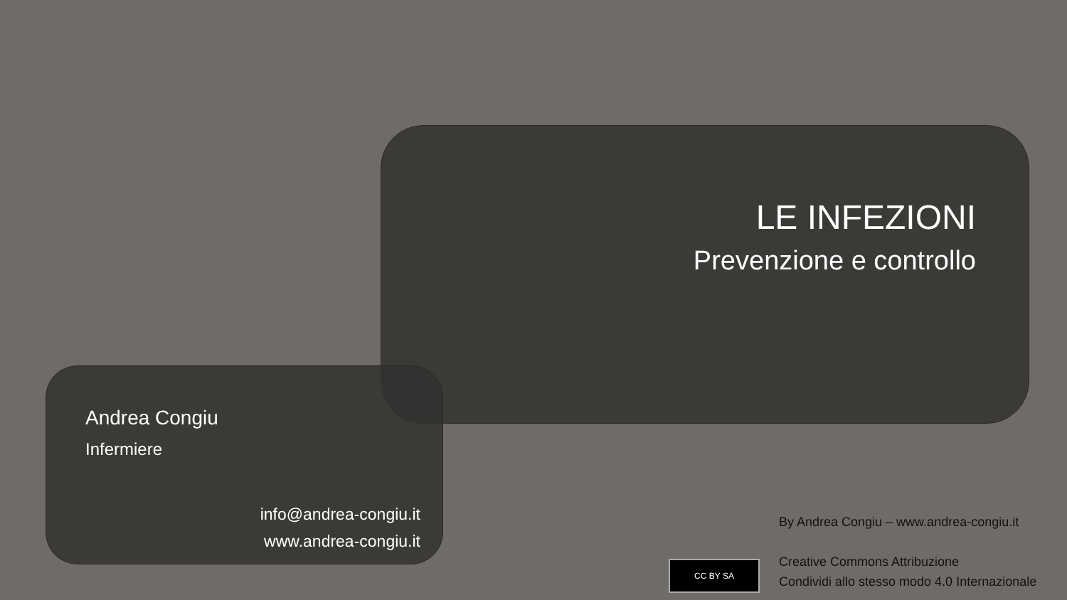LE INFEZIONI
Prevenzione e controllo
Andrea Congiu
Infermiere
info@andrea-congiu.it
www.andrea-congiu.it
By Andrea Congiu – www.andrea-congiu.it
Creative Commons Attribuzione
Condividi allo stesso modo 4.0 Internazionale
CC BY SA